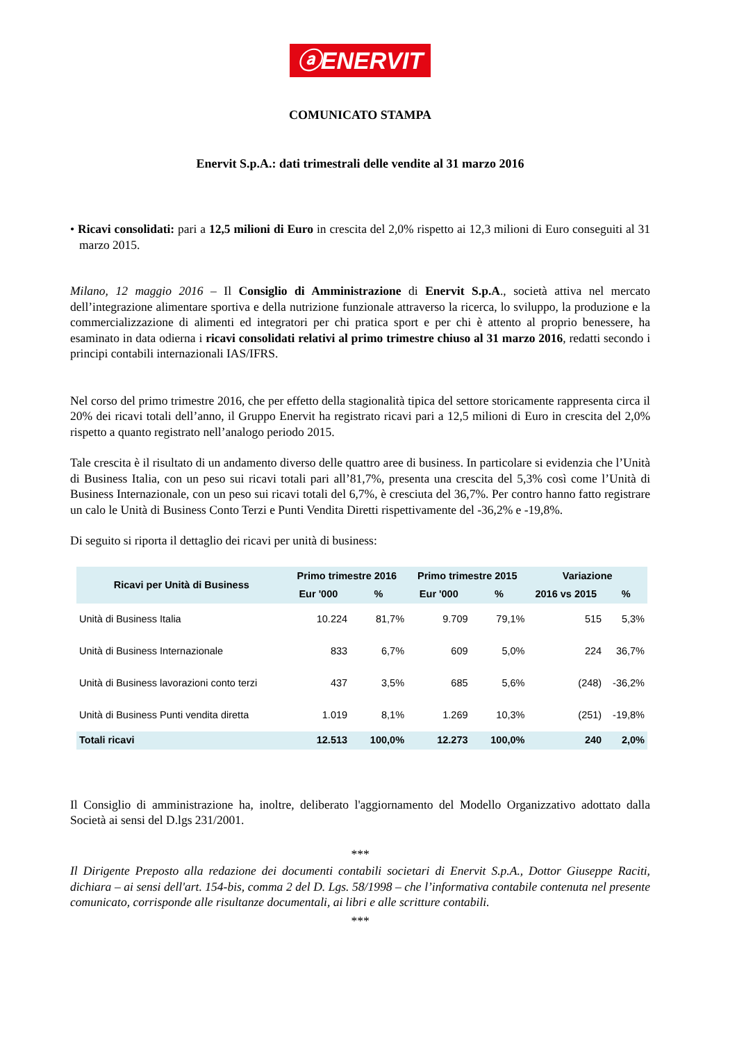ⓐENERVIT
COMUNICATO STAMPA
Enervit S.p.A.: dati trimestrali delle vendite al 31 marzo 2016
• Ricavi consolidati: pari a 12,5 milioni di Euro in crescita del 2,0% rispetto ai 12,3 milioni di Euro conseguiti al 31 marzo 2015.
Milano, 12 maggio 2016 – Il Consiglio di Amministrazione di Enervit S.p.A., società attiva nel mercato dell’integrazione alimentare sportiva e della nutrizione funzionale attraverso la ricerca, lo sviluppo, la produzione e la commercializzazione di alimenti ed integratori per chi pratica sport e per chi è attento al proprio benessere, ha esaminato in data odierna i ricavi consolidati relativi al primo trimestre chiuso al 31 marzo 2016, redatti secondo i principi contabili internazionali IAS/IFRS.
Nel corso del primo trimestre 2016, che per effetto della stagionalità tipica del settore storicamente rappresenta circa il 20% dei ricavi totali dell’anno, il Gruppo Enervit ha registrato ricavi pari a 12,5 milioni di Euro in crescita del 2,0% rispetto a quanto registrato nell’analogo periodo 2015.
Tale crescita è il risultato di un andamento diverso delle quattro aree di business. In particolare si evidenzia che l’Unità di Business Italia, con un peso sui ricavi totali pari all’81,7%, presenta una crescita del 5,3% così come l’Unità di Business Internazionale, con un peso sui ricavi totali del 6,7%, è cresciuta del 36,7%. Per contro hanno fatto registrare un calo le Unità di Business Conto Terzi e Punti Vendita Diretti rispettivamente del -36,2% e -19,8%.
Di seguito si riporta il dettaglio dei ricavi per unità di business:
| Ricavi per Unità di Business | Primo trimestre 2016 | | Primo trimestre 2015 | | Variazione | |
| --- | --- | --- | --- | --- | --- | --- |
| | Eur '000 | % | Eur '000 | % | 2016 vs 2015 | % |
| Unità di Business Italia | 10.224 | 81,7% | 9.709 | 79,1% | 515 | 5,3% |
| Unità di Business Internazionale | 833 | 6,7% | 609 | 5,0% | 224 | 36,7% |
| Unità di Business lavorazioni conto terzi | 437 | 3,5% | 685 | 5,6% | (248) | -36,2% |
| Unità di Business Punti vendita diretta | 1.019 | 8,1% | 1.269 | 10,3% | (251) | -19,8% |
| Totali ricavi | 12.513 | 100,0% | 12.273 | 100,0% | 240 | 2,0% |
Il Consiglio di amministrazione ha, inoltre, deliberato l'aggiornamento del Modello Organizzativo adottato dalla Società ai sensi del D.lgs 231/2001.
***
Il Dirigente Preposto alla redazione dei documenti contabili societari di Enervit S.p.A., Dottor Giuseppe Raciti, dichiara – ai sensi dell'art. 154-bis, comma 2 del D. Lgs. 58/1998 – che l’informativa contabile contenuta nel presente comunicato, corrisponde alle risultanze documentali, ai libri e alle scritture contabili.
***